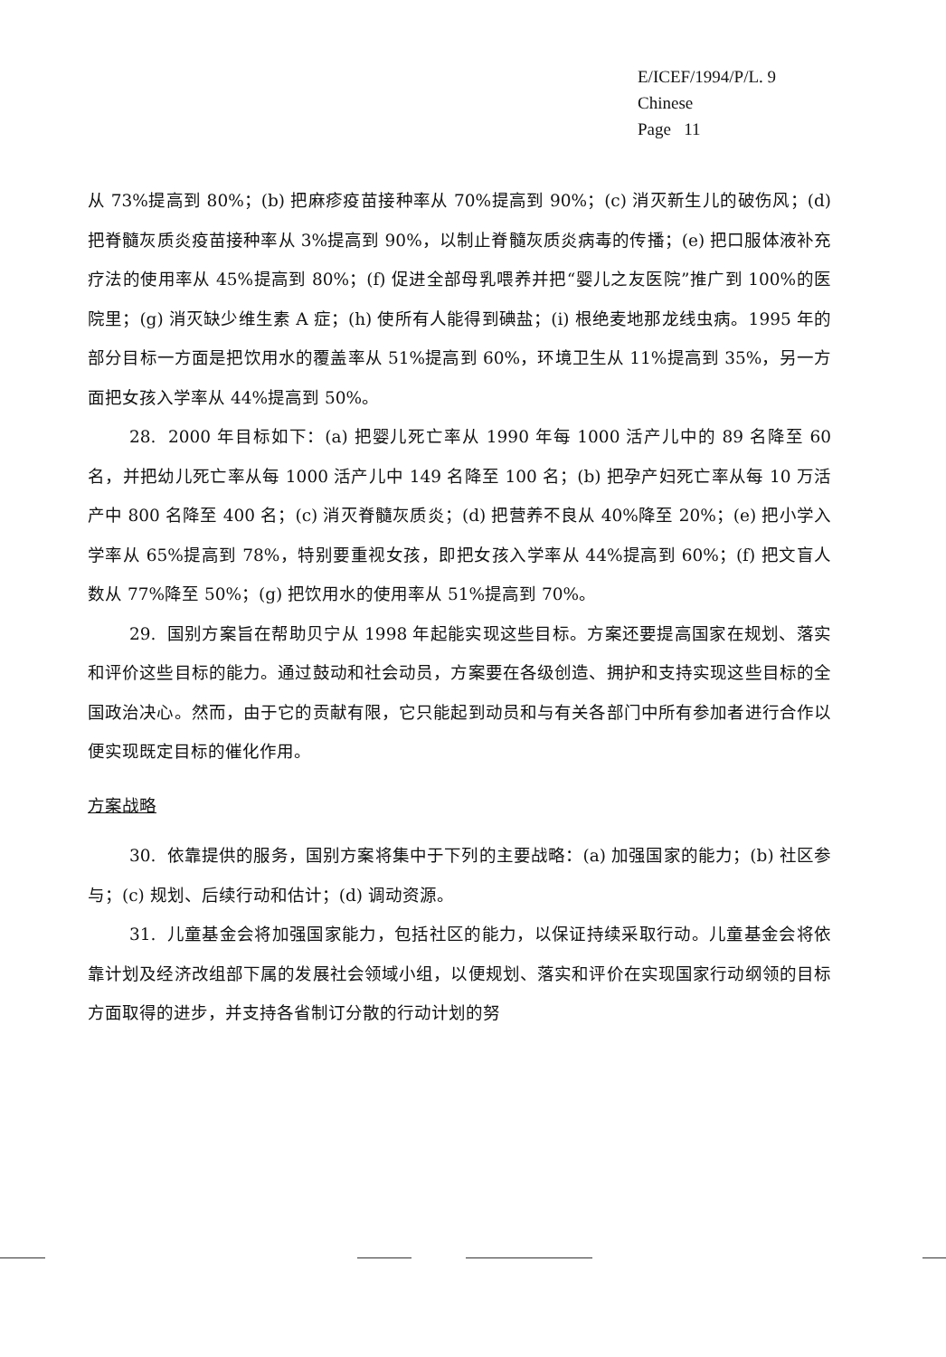E/ICEF/1994/P/L. 9
Chinese
Page 11
从 73%提高到 80%；(b) 把麻疹疫苗接种率从 70%提高到 90%；(c) 消灭新生儿的破伤风；(d) 把脊髓灰质炎疫苗接种率从 3%提高到 90%，以制止脊髓灰质炎病毒的传播；(e) 把口服体液补充疗法的使用率从 45%提高到 80%；(f) 促进全部母乳喂养并把“婴儿之友医院”推广到 100%的医院里；(g) 消灭缺少维生素 A 症；(h) 使所有人能得到碘盐；(i) 根绝麦地那龙线虫病。1995 年的部分目标一方面是把饮用水的覆盖率从 51%提高到 60%，环境卫生从 11%提高到 35%，另一方面把女孩入学率从 44%提高到 50%。
28. 2000 年目标如下：(a) 把婴儿死亡率从 1990 年每 1000 活产儿中的 89 名降至 60 名，并把幼儿死亡率从每 1000 活产儿中 149 名降至 100 名；(b) 把孕产妇死亡率从每 10 万活产中 800 名降至 400 名；(c) 消灭脊髓灰质炎；(d) 把营养不良从 40%降至 20%；(e) 把小学入学率从 65%提高到 78%，特别要重视女孩，即把女孩入学率从 44%提高到 60%；(f) 把文盲人数从 77%降至 50%；(g) 把饮用水的使用率从 51%提高到 70%。
29. 国别方案旨在帮助贝宁从 1998 年起能实现这些目标。方案还要提高国家在规划、落实和评价这些目标的能力。通过鼓动和社会动员，方案要在各级创造、拥护和支持实现这些目标的全国政治决心。然而，由于它的贡献有限，它只能起到动员和与有关各部门中所有参加者进行合作以便实现既定目标的催化作用。
方案战略
30. 依靠提供的服务，国别方案将集中于下列的主要战略：(a) 加强国家的能力；(b) 社区参与；(c) 规划、后续行动和估计；(d) 调动资源。
31. 儿童基金会将加强国家能力，包括社区的能力，以保证持续采取行动。儿童基金会将依靠计划及经济改组部下属的发展社会领域小组，以便规划、落实和评价在实现国家行动纲领的目标方面取得的进步，并支持各省制订分散的行动计划的努